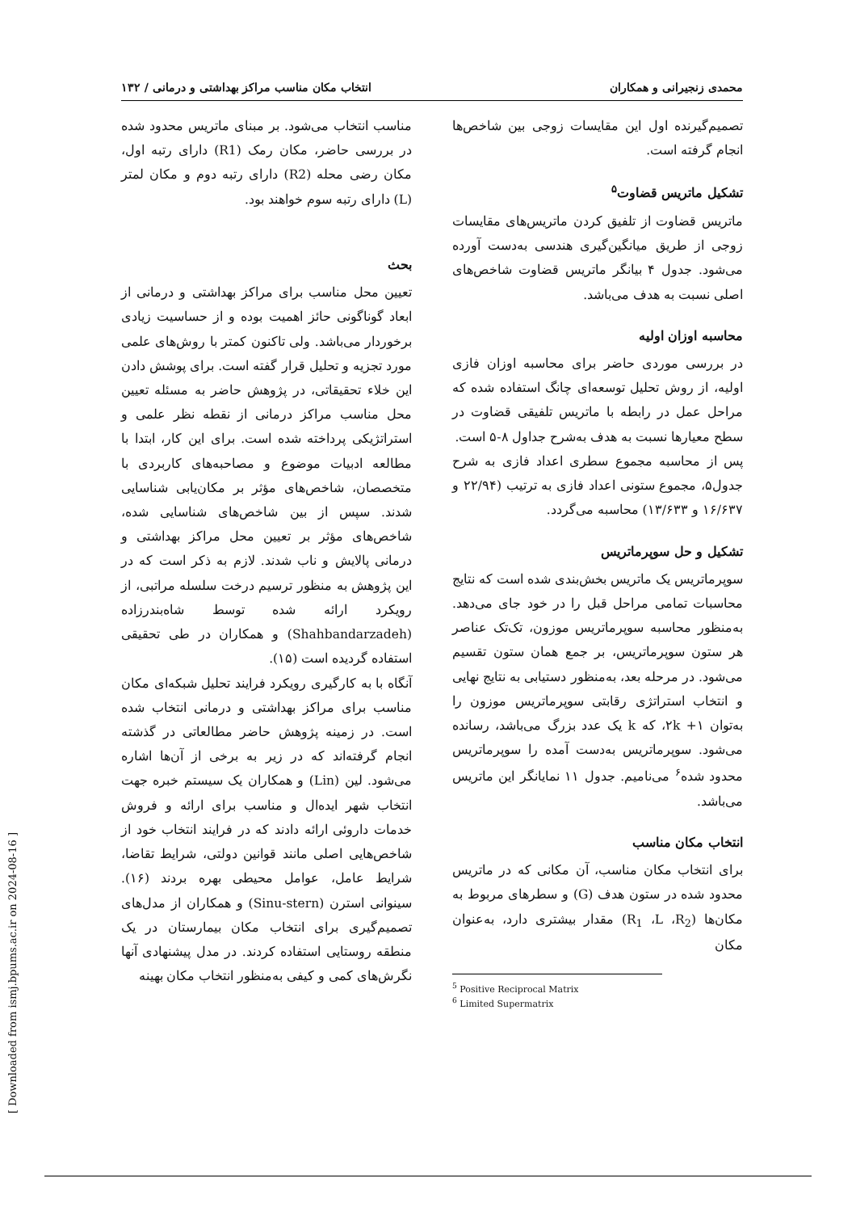محمدی زنجیرانی و همکاران انتخاب مکان مناسب مراکز بهداشتی و درمانی / ۱۳۲
تصمیم‌گیرنده اول این مقایسات زوجی بین شاخص‌ها انجام گرفته است.
تشکیل ماتریس قضاوت<sup>۵</sup>
ماتریس قضاوت از تلفیق کردن ماتریس‌های مقایسات زوجی از طریق میانگین‌گیری هندسی به‌دست آورده می‌شود. جدول ۴ بیانگر ماتریس قضاوت شاخص‌های اصلی نسبت به هدف می‌باشد.
محاسبه اوزان اولیه
در بررسی موردی حاضر برای محاسبه اوزان فازی اولیه، از روش تحلیل توسعه‌ای چانگ استفاده شده که مراحل عمل در رابطه با ماتریس تلفیقی قضاوت در سطح معیارها نسبت به هدف به‌شرح جداول ۸-۵ است.
پس از محاسبه مجموع سطری اعداد فازی به شرح جدول۵، مجموع ستونی اعداد فازی به ترتیب (۲۲/۹۴ و ۱۶/۶۳۷ و ۱۳/۶۳۳) محاسبه می‌گردد.
تشکیل و حل سوپرماتریس
سوپرماتریس یک ماتریس بخش‌بندی شده است که نتایج محاسبات تمامی مراحل قبل را در خود جای می‌دهد. به‌منظور محاسبه سوپرماتریس موزون، تک‌تک عناصر هر ستون سوپرماتریس، بر جمع همان ستون تقسیم می‌شود. در مرحله بعد، به‌منظور دستیابی به نتایج نهایی و انتخاب استراتژی رقابتی سوپرماتریس موزون را به‌توان ۱+ ۲k، که k یک عدد بزرگ می‌باشد، رسانده می‌شود. سوپرماتریس به‌دست آمده را سوپرماتریس محدود شده<sup>۶</sup> می‌نامیم. جدول ۱۱ نمایانگر این ماتریس می‌باشد.
انتخاب مکان مناسب
برای انتخاب مکان مناسب، آن مکانی که در ماتریس محدود شده در ستون هدف (G) و سطرهای مربوط به مکان‌ها (R<sub>1</sub> ،L ،R<sub>2</sub>) مقدار بیشتری دارد، به‌عنوان مکان
<sup>5</sup> Positive Reciprocal Matrix
<sup>6</sup> Limited Supermatrix
مناسب انتخاب می‌شود. بر مبنای ماتریس محدود شده در بررسی حاضر، مکان رمک (R1) دارای رتبه اول، مکان رضی محله (R2) دارای رتبه دوم و مکان لمتر (L) دارای رتبه سوم خواهند بود.
بحث
تعیین محل مناسب برای مراکز بهداشتی و درمانی از ابعاد گوناگونی حائز اهمیت بوده و از حساسیت زیادی برخوردار می‌باشد. ولی تاکنون کمتر با روش‌های علمی مورد تجزیه و تحلیل قرار گفته است. برای پوشش دادن این خلاء تحقیقاتی، در پژوهش حاضر به مسئله تعیین محل مناسب مراکز درمانی از نقطه نظر علمی و استراتژیکی پرداخته شده است. برای این کار، ابتدا با مطالعه ادبیات موضوع و مصاحبه‌های کاربردی با متخصصان، شاخص‌های مؤثر بر مکان‌یابی شناسایی شدند. سپس از بین شاخص‌های شناسایی شده، شاخص‌های مؤثر بر تعیین محل مراکز بهداشتی و درمانی پالایش و ناب شدند. لازم به ذکر است که در این پژوهش به منظور ترسیم درخت سلسله مراتبی، از رویکرد ارائه شده توسط شاه‌بندرزاده (Shahbandarzadeh) و همکاران در طی تحقیقی استفاده گردیده است (۱۵).
آنگاه با به کارگیری رویکرد فرایند تحلیل شبکه‌ای مکان مناسب برای مراکز بهداشتی و درمانی انتخاب شده است. در زمینه پژوهش حاضر مطالعاتی در گذشته انجام گرفته‌اند که در زیر به برخی از آن‌ها اشاره می‌شود. لین (Lin) و همکاران یک سیستم خبره جهت انتخاب شهر ایده‌ال و مناسب برای ارائه و فروش خدمات داروئی ارائه دادند که در فرایند انتخاب خود از شاخص‌هایی اصلی مانند قوانین دولتی، شرایط تقاضا، شرایط عامل، عوامل محیطی بهره بردند (۱۶). سینوانی استرن (Sinu-stern) و همکاران از مدل‌های تصمیم‌گیری برای انتخاب مکان بیمارستان در یک منطقه روستایی استفاده کردند. در مدل پیشنهادی آنها نگرش‌های کمی و کیفی به‌منظور انتخاب مکان بهینه
[ Downloaded from ismj.bpums.ac.ir on 2024-08-16 ]